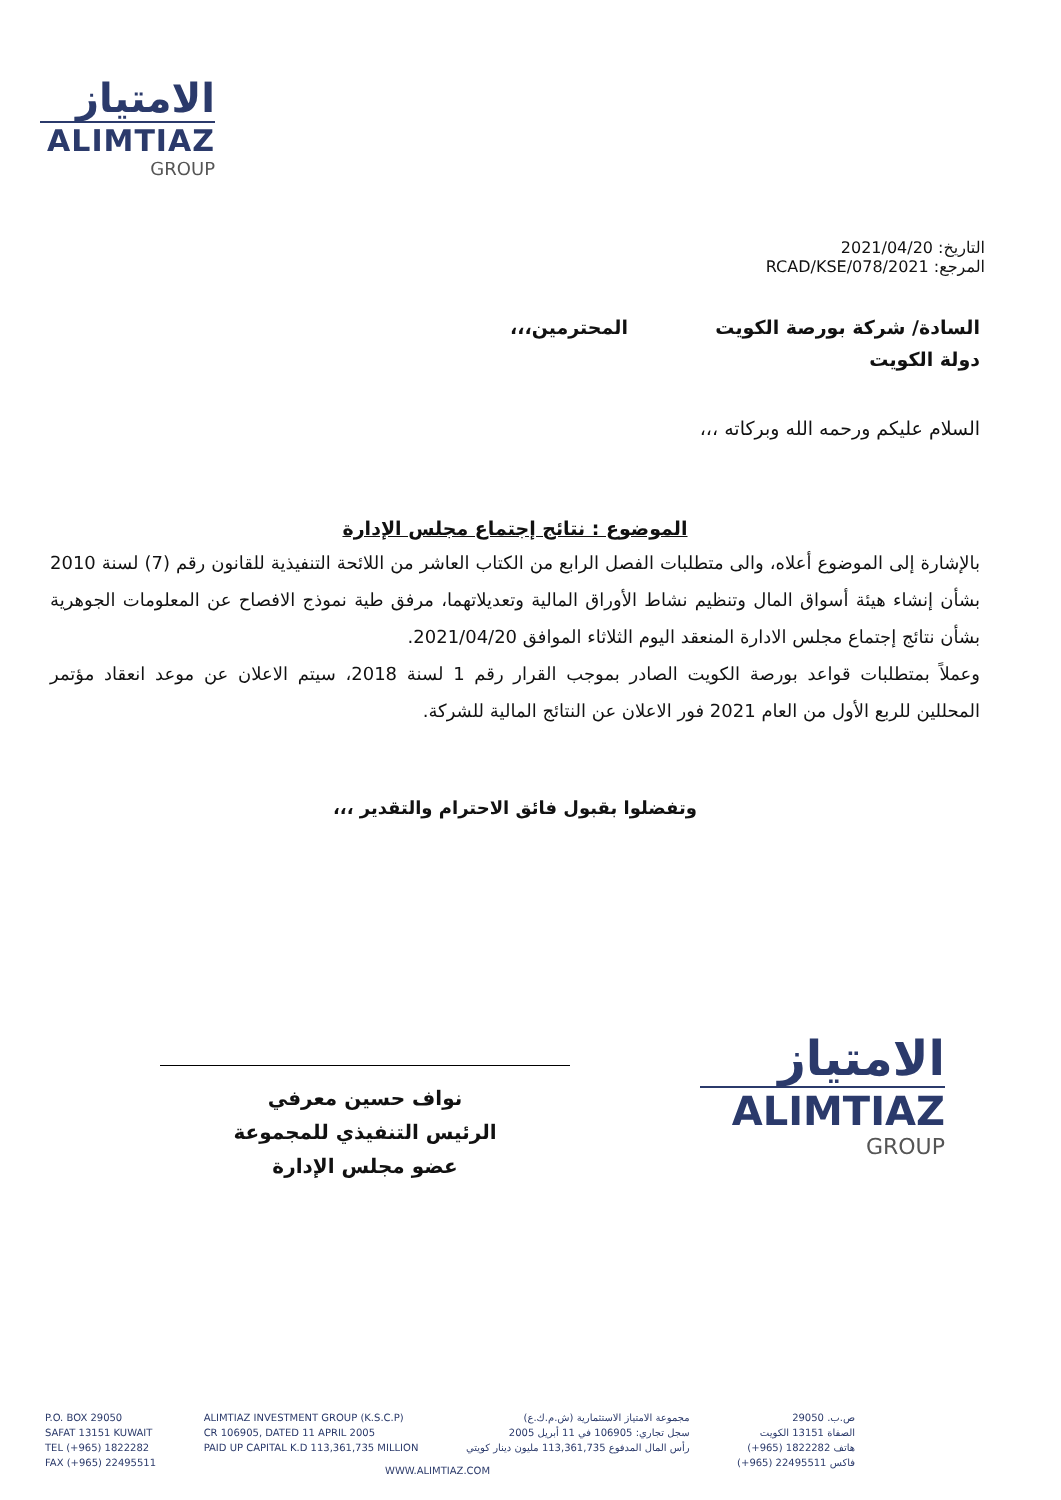الامتياز
ALIMTIAZ
GROUP
التاريخ: 2021/04/20
المرجع: 2021/RCAD/KSE/078
السادة/ شركة بورصة الكويت المحترمين،،،
دولة الكويت
السلام عليكم ورحمه الله وبركاته ،،،
الموضوع : نتائج إجتماع مجلس الإدارة
بالإشارة إلى الموضوع أعلاه، والى متطلبات الفصل الرابع من الكتاب العاشر من اللائحة التنفيذية للقانون رقم (7) لسنة 2010 بشأن إنشاء هيئة أسواق المال وتنظيم نشاط الأوراق المالية وتعديلاتهما، مرفق طية نموذج الافصاح عن المعلومات الجوهرية بشأن نتائج إجتماع مجلس الادارة المنعقد اليوم الثلاثاء الموافق 2021/04/20.
وعملاً بمتطلبات قواعد بورصة الكويت الصادر بموجب القرار رقم 1 لسنة 2018، سيتم الاعلان عن موعد انعقاد مؤتمر المحللين للربع الأول من العام 2021 فور الاعلان عن النتائج المالية للشركة.
وتفضلوا بقبول فائق الاحترام والتقدير ،،،
نواف حسين معرفي
الرئيس التنفيذي للمجموعة
عضو مجلس الإدارة
الامتياز
ALIMTIAZ
GROUP
P.O. BOX 29050
SAFAT 13151 KUWAIT
TEL (+965) 1822282
FAX (+965) 22495511
ALIMTIAZ INVESTMENT GROUP (K.S.C.P)
CR 106905, DATED 11 APRIL 2005
PAID UP CAPITAL K.D 113,361,735 MILLION
مجموعة الامتياز الاستثمارية (ش.م.ك.ع)
سجل تجاري: 106905 في 11 أبريل 2005
رأس المال المدفوع 113,361,735 مليون دينار كويتي
ص.ب. 29050
الصفاة 13151 الكويت
هاتف 1822282 (965+)
فاكس 22495511 (965+)
WWW.ALIMTIAZ.COM